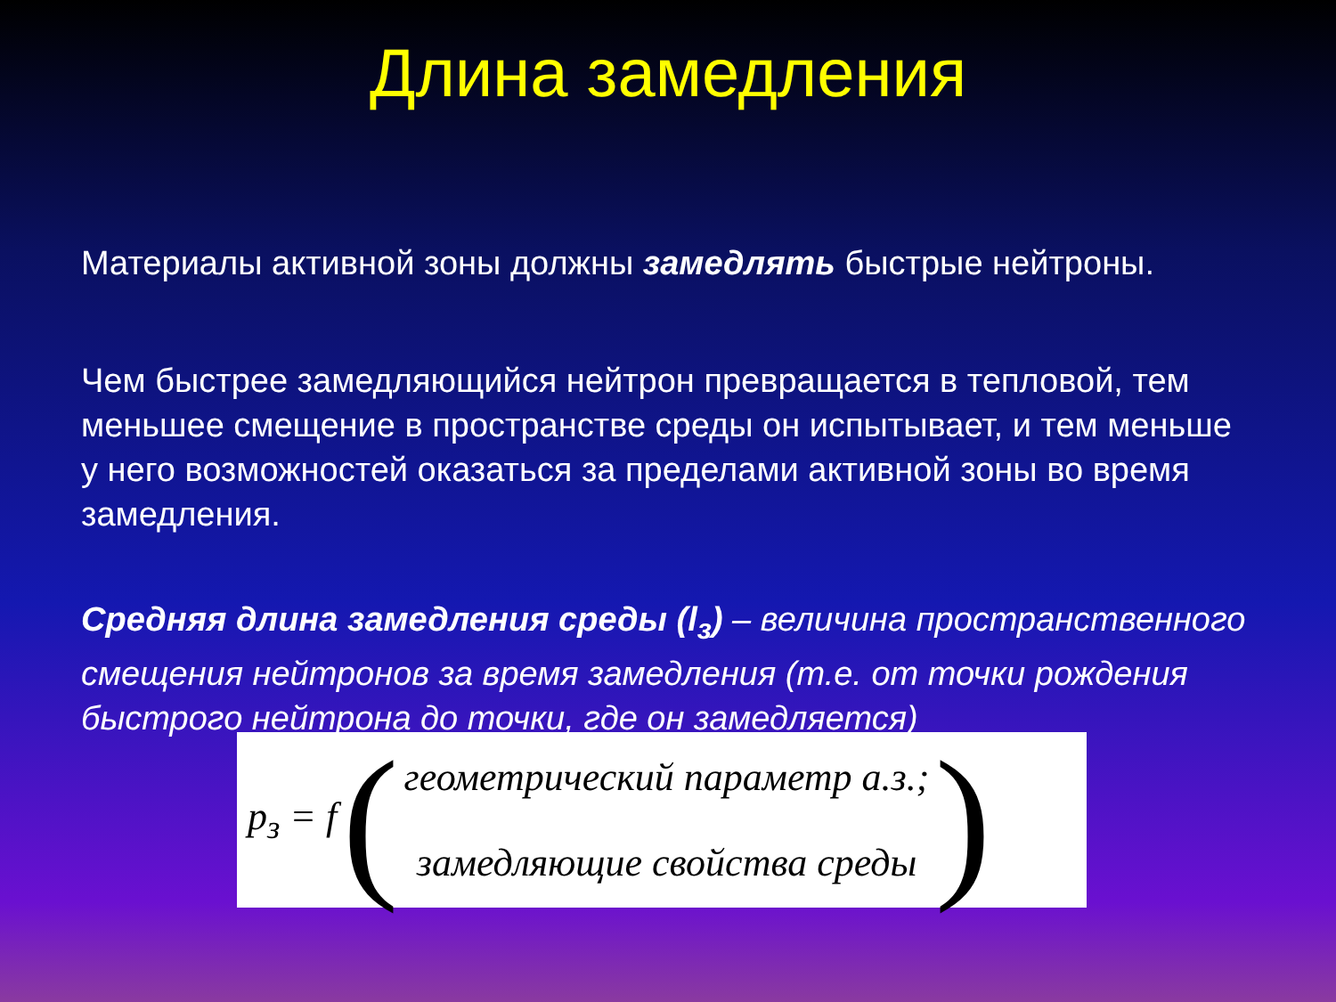Длина замедления
Материалы активной зоны должны замедлять быстрые нейтроны.
Чем быстрее замедляющийся нейтрон превращается в тепловой, тем меньшее смещение в пространстве среды он испытывает, и тем меньше у него возможностей оказаться за пределами активной зоны во время замедления.
Средняя длина замедления среды (l<sub>з</sub>) – величина пространственного смещения нейтронов за время замедления (т.е. от точки рождения быстрого нейтрона до точки, где он замедляется)
p<sub>з</sub> = f (
геометрический параметр а.з.;
замедляющие свойства среды
)